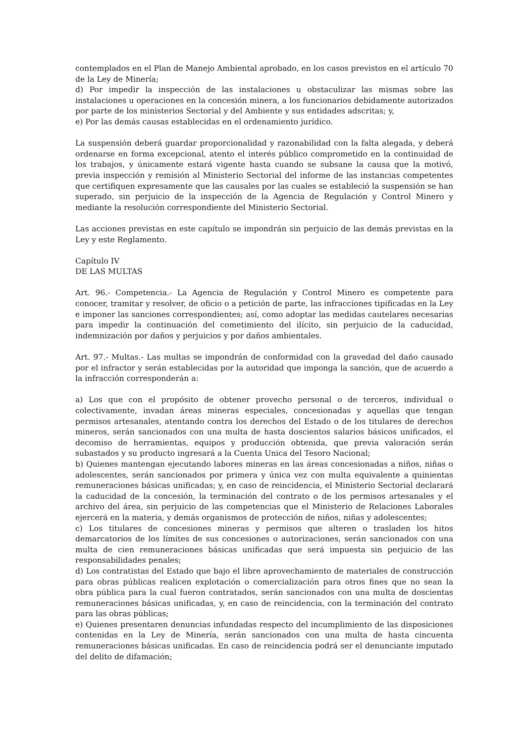contemplados en el Plan de Manejo Ambiental aprobado, en los casos previstos en el artículo 70 de la Ley de Minería;
d) Por impedir la inspección de las instalaciones u obstaculizar las mismas sobre las instalaciones u operaciones en la concesión minera, a los funcionarios debidamente autorizados por parte de los ministerios Sectorial y del Ambiente y sus entidades adscritas; y,
e) Por las demás causas establecidas en el ordenamiento jurídico.
La suspensión deberá guardar proporcionalidad y razonabilidad con la falta alegada, y deberá ordenarse en forma excepcional, atento el interés público comprometido en la continuidad de los trabajos, y únicamente estará vigente hasta cuando se subsane la causa que la motivó, previa inspección y remisión al Ministerio Sectorial del informe de las instancias competentes que certifiquen expresamente que las causales por las cuales se estableció la suspensión se han superado, sin perjuicio de la inspección de la Agencia de Regulación y Control Minero y mediante la resolución correspondiente del Ministerio Sectorial.
Las acciones previstas en este capítulo se impondrán sin perjuicio de las demás previstas en la Ley y este Reglamento.
Capítulo IV
DE LAS MULTAS
Art. 96.- Competencia.- La Agencia de Regulación y Control Minero es competente para conocer, tramitar y resolver, de oficio o a petición de parte, las infracciones tipificadas en la Ley e imponer las sanciones correspondientes; así, como adoptar las medidas cautelares necesarias para impedir la continuación del cometimiento del ilícito, sin perjuicio de la caducidad, indemnización por daños y perjuicios y por daños ambientales.
Art. 97.- Multas.- Las multas se impondrán de conformidad con la gravedad del daño causado por el infractor y serán establecidas por la autoridad que imponga la sanción, que de acuerdo a la infracción corresponderán a:
a) Los que con el propósito de obtener provecho personal o de terceros, individual o colectivamente, invadan áreas mineras especiales, concesionadas y aquellas que tengan permisos artesanales, atentando contra los derechos del Estado o de los titulares de derechos mineros, serán sancionados con una multa de hasta doscientos salarios básicos unificados, el decomiso de herramientas, equipos y producción obtenida, que previa valoración serán subastados y su producto ingresará a la Cuenta Unica del Tesoro Nacional;
b) Quienes mantengan ejecutando labores mineras en las áreas concesionadas a niños, niñas o adolescentes, serán sancionados por primera y única vez con multa equivalente a quinientas remuneraciones básicas unificadas; y, en caso de reincidencia, el Ministerio Sectorial declarará la caducidad de la concesión, la terminación del contrato o de los permisos artesanales y el archivo del área, sin perjuicio de las competencias que el Ministerio de Relaciones Laborales ejercerá en la materia, y demás organismos de protección de niños, niñas y adolescentes;
c) Los titulares de concesiones mineras y permisos que alteren o trasladen los hitos demarcatorios de los límites de sus concesiones o autorizaciones, serán sancionados con una multa de cien remuneraciones básicas unificadas que será impuesta sin perjuicio de las responsabilidades penales;
d) Los contratistas del Estado que bajo el libre aprovechamiento de materiales de construcción para obras públicas realicen explotación o comercialización para otros fines que no sean la obra pública para la cual fueron contratados, serán sancionados con una multa de doscientas remuneraciones básicas unificadas, y, en caso de reincidencia, con la terminación del contrato para las obras públicas;
e) Quienes presentaren denuncias infundadas respecto del incumplimiento de las disposiciones contenidas en la Ley de Minería, serán sancionados con una multa de hasta cincuenta remuneraciones básicas unificadas. En caso de reincidencia podrá ser el denunciante imputado del delito de difamación;